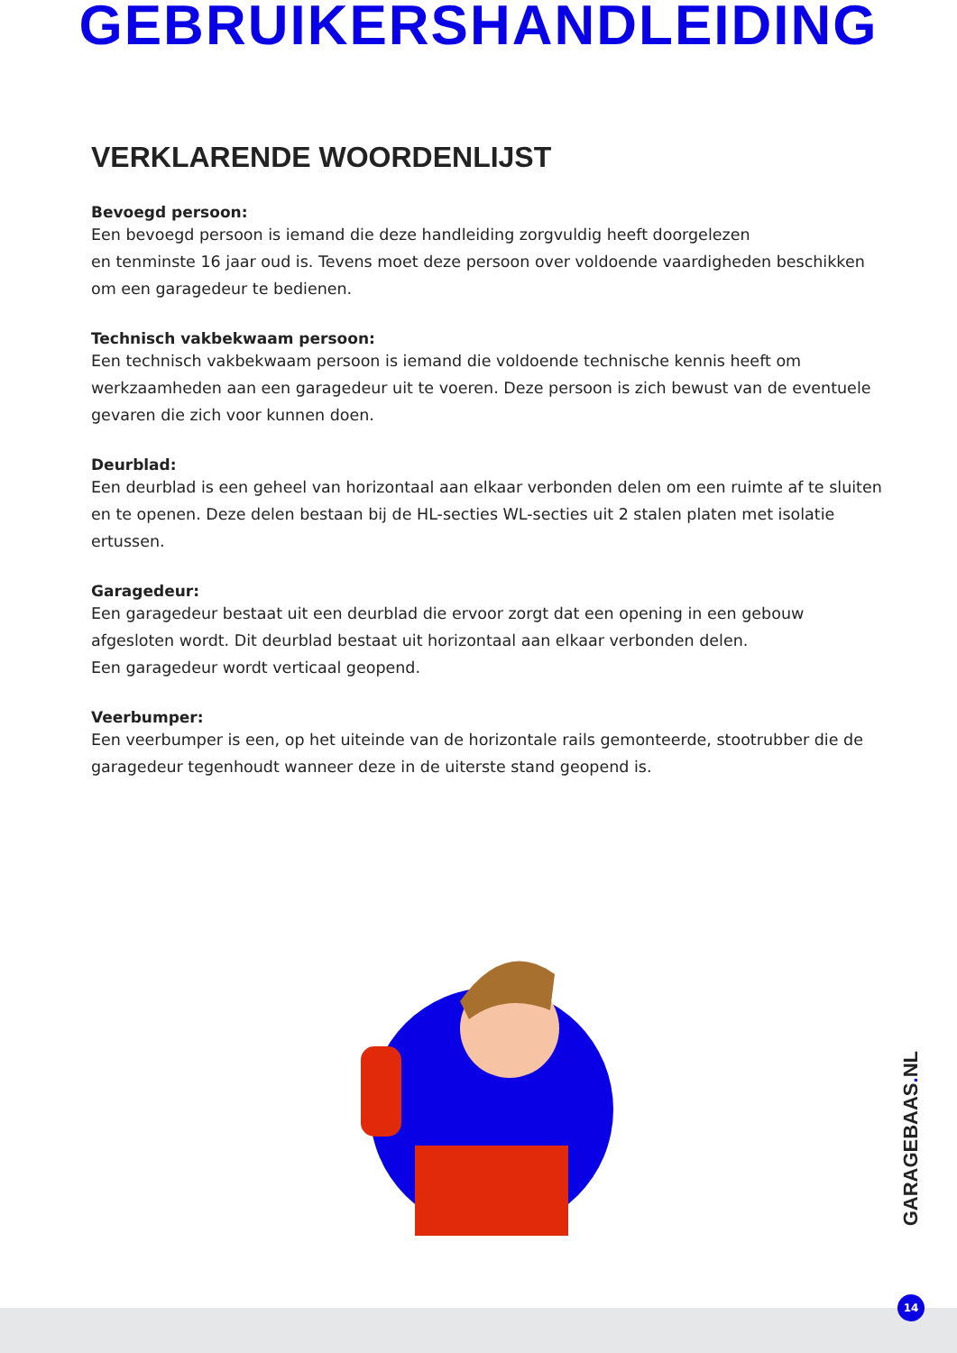GEBRUIKERSHANDLEIDING
VERKLARENDE WOORDENLIJST
Bevoegd persoon:
Een bevoegd persoon is iemand die deze handleiding zorgvuldig heeft doorgelezen
en tenminste 16 jaar oud is. Tevens moet deze persoon over voldoende vaardigheden beschikken om een garagedeur te bedienen.
Technisch vakbekwaam persoon:
Een technisch vakbekwaam persoon is iemand die voldoende technische kennis heeft om werkzaamheden aan een garagedeur uit te voeren. Deze persoon is zich bewust van de eventuele gevaren die zich voor kunnen doen.
Deurblad:
Een deurblad is een geheel van horizontaal aan elkaar verbonden delen om een ruimte af te sluiten en te openen. Deze delen bestaan bij de HL-secties WL-secties uit 2 stalen platen met isolatie ertussen.
Garagedeur:
Een garagedeur bestaat uit een deurblad die ervoor zorgt dat een opening in een gebouw afgesloten wordt. Dit deurblad bestaat uit horizontaal aan elkaar verbonden delen.
Een garagedeur wordt verticaal geopend.
Veerbumper:
Een veerbumper is een, op het uiteinde van de horizontale rails gemonteerde, stootrubber die de garagedeur tegenhoudt wanneer deze in de uiterste stand geopend is.
GARAGEBAAS. NL
14